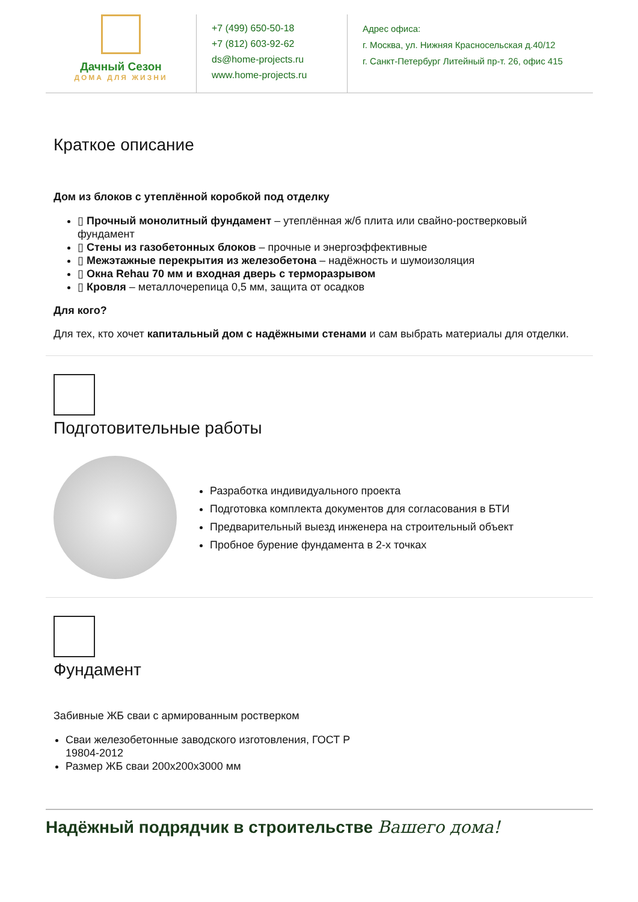Дачный Сезон
ДОМА ДЛЯ ЖИЗНИ
+7 (499) 650-50-18
+7 (812) 603-92-62
ds@home-projects.ru
www.home-projects.ru
Адрес офиса:
г. Москва, ул. Нижняя Красносельская д.40/12
г. Санкт-Петербург Литейный пр-т. 26, офис 415
Краткое описание
Дом из блоков с утеплённой коробкой под отделку
▯ Прочный монолитный фундамент – утеплённая ж/б плита или свайно-ростверковый фундамент
▯ Стены из газобетонных блоков – прочные и энергоэффективные
▯ Межэтажные перекрытия из железобетона – надёжность и шумоизоляция
▯ Окна Rehau 70 мм и входная дверь с терморазрывом
▯ Кровля – металлочерепица 0,5 мм, защита от осадков
Для кого?
Для тех, кто хочет капитальный дом с надёжными стенами и сам выбрать материалы для отделки.
Подготовительные работы
Разработка индивидуального проекта
Подготовка комплекта документов для согласования в БТИ
Предварительный выезд инженера на строительный объект
Пробное бурение фундамента в 2-х точках
Фундамент
Забивные ЖБ сваи с армированным ростверком
Сваи железобетонные заводского изготовления, ГОСТ Р 19804-2012
Размер ЖБ сваи 200х200х3000 мм
Надёжный подрядчик в строительстве Вашего дома!